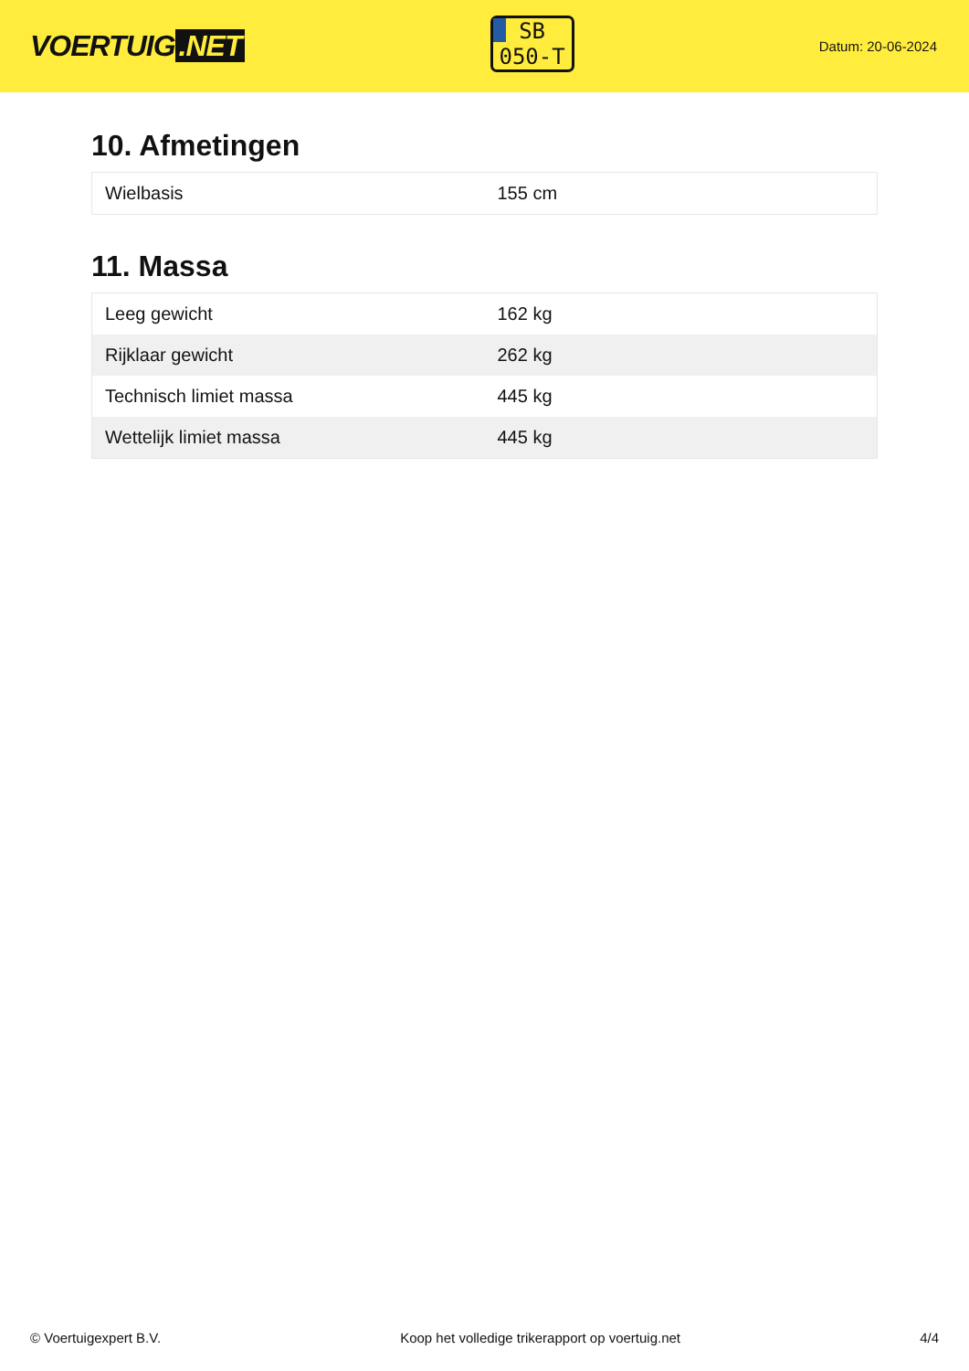VOERTUIG.NET
SB
050-T
Datum: 20-06-2024
10. Afmetingen
| Wielbasis | 155 cm |
11. Massa
| Leeg gewicht | 162 kg |
| Rijklaar gewicht | 262 kg |
| Technisch limiet massa | 445 kg |
| Wettelijk limiet massa | 445 kg |
© Voertuigexpert B.V. Koop het volledige trikerapport op voertuig.net 4/4